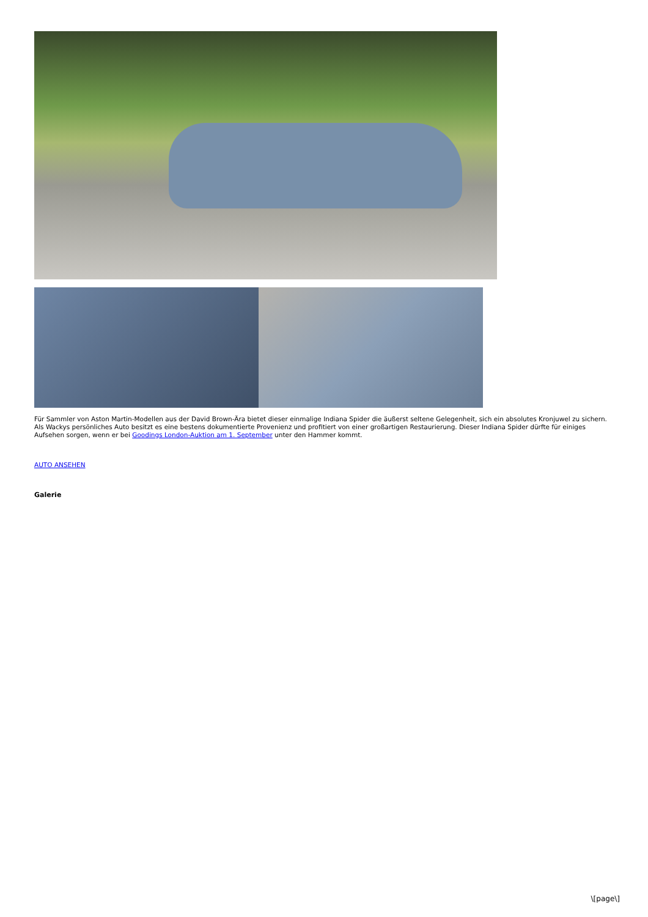Für Sammler von Aston Martin-Modellen aus der David Brown-Ära bietet dieser einmalige Indiana Spider die äußerst seltene Gelegenheit, sich ein absolutes Kronjuwel zu sichern. Als Wackys persönliches Auto besitzt es eine bestens dokumentierte Provenienz und profitiert von einer großartigen Restaurierung. Dieser Indiana Spider dürfte für einiges Aufsehen sorgen, wenn er bei Goodings London-Auktion am 1. September unter den Hammer kommt.
AUTO ANSEHEN
Galerie
\[page\]